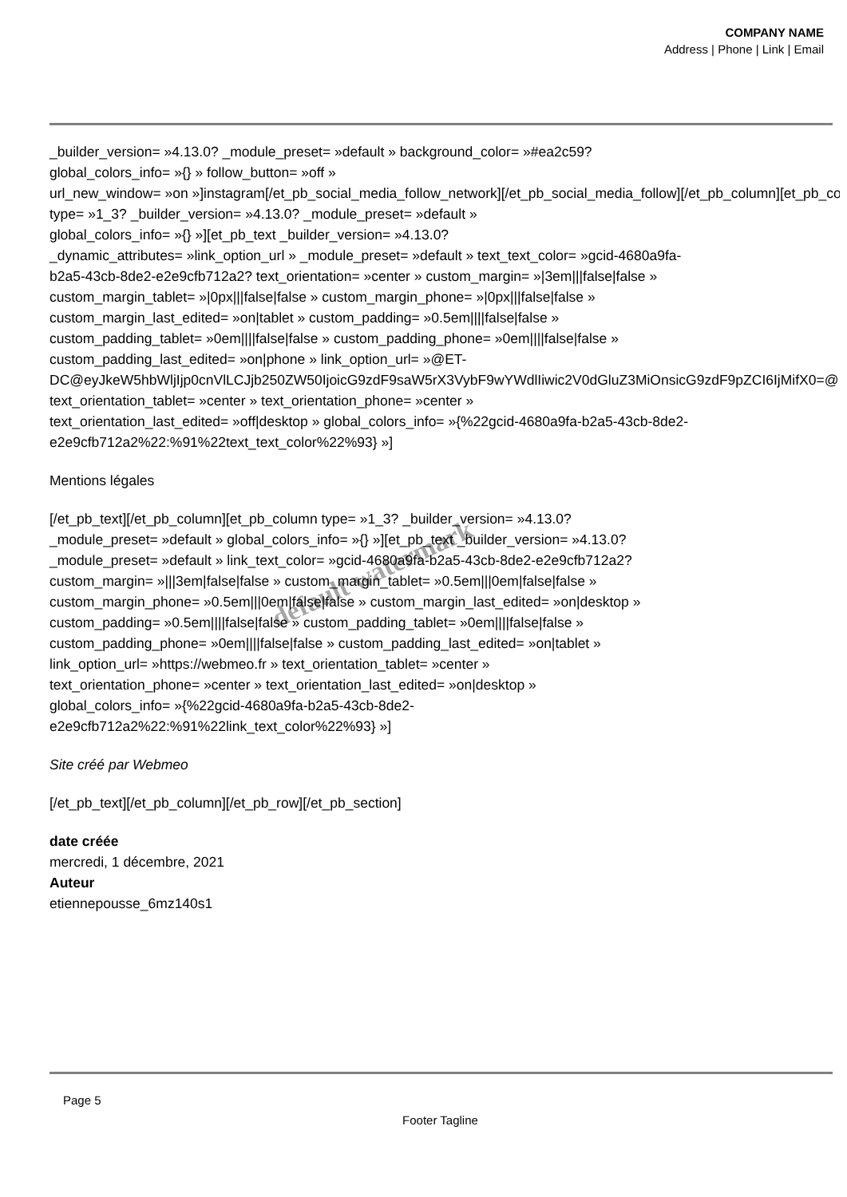COMPANY NAME
Address | Phone | Link | Email
_builder_version= »4.13.0? _module_preset= »default » background_color= »#ea2c59?
global_colors_info= »{} » follow_button= »off »
url_new_window= »on »]instagram[/et_pb_social_media_follow_network][/et_pb_social_media_follow][/et_pb_column][et_pb_column
type= »1_3? _builder_version= »4.13.0? _module_preset= »default »
global_colors_info= »{} »][et_pb_text _builder_version= »4.13.0?
_dynamic_attributes= »link_option_url » _module_preset= »default » text_text_color= »gcid-4680a9fa-
b2a5-43cb-8de2-e2e9cfb712a2? text_orientation= »center » custom_margin= »|3em|||false|false »
custom_margin_tablet= »|0px|||false|false » custom_margin_phone= »|0px|||false|false »
custom_margin_last_edited= »on|tablet » custom_padding= »0.5em||||false|false »
custom_padding_tablet= »0em||||false|false » custom_padding_phone= »0em||||false|false »
custom_padding_last_edited= »on|phone » link_option_url= »@ET-
DC@eyJkeW5hbWljIjp0cnVlLCJjb250ZW50IjoicG9zdF9saW5rX3VybF9wYWdlIiwic2V0dGluZ3MiOnsicG9zdF9pZCI6IjMifX0=@ »
text_orientation_tablet= »center » text_orientation_phone= »center »
text_orientation_last_edited= »off|desktop » global_colors_info= »{%22gcid-4680a9fa-b2a5-43cb-8de2-
e2e9cfb712a2%22:%91%22text_text_color%22%93} »]
Mentions légales
[/et_pb_text][/et_pb_column][et_pb_column type= »1_3? _builder_version= »4.13.0?
_module_preset= »default » global_colors_info= »{} »][et_pb_text _builder_version= »4.13.0?
_module_preset= »default » link_text_color= »gcid-4680a9fa-b2a5-43cb-8de2-e2e9cfb712a2?
custom_margin= »|||3em|false|false » custom_margin_tablet= »0.5em|||0em|false|false »
custom_margin_phone= »0.5em|||0em|false|false » custom_margin_last_edited= »on|desktop »
custom_padding= »0.5em||||false|false » custom_padding_tablet= »0em||||false|false »
custom_padding_phone= »0em||||false|false » custom_padding_last_edited= »on|tablet »
link_option_url= »https://webmeo.fr » text_orientation_tablet= »center »
text_orientation_phone= »center » text_orientation_last_edited= »on|desktop »
global_colors_info= »{%22gcid-4680a9fa-b2a5-43cb-8de2-
e2e9cfb712a2%22:%91%22link_text_color%22%93} »]
Site créé par Webmeo
[/et_pb_text][/et_pb_column][/et_pb_row][/et_pb_section]
date créée
mercredi, 1 décembre, 2021
Auteur
etiennepousse_6mz140s1
default watermark
Page 5
Footer Tagline